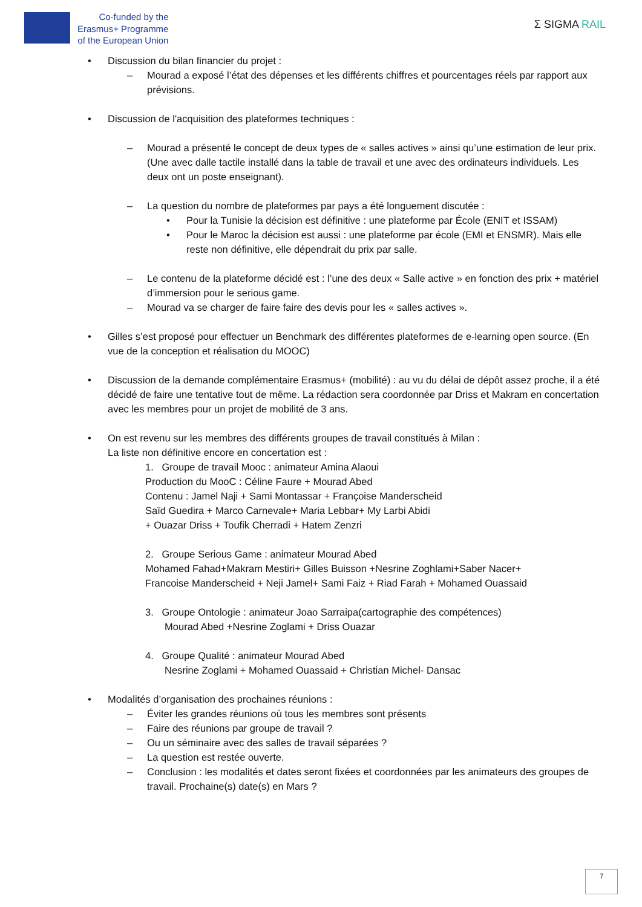Co-funded by the
Erasmus+ Programme
of the European Union
Σ SIGMA RAIL
• Discussion du bilan financier du projet :
– Mourad a exposé l’état des dépenses et les différents chiffres et pourcentages réels par rapport aux prévisions.
• Discussion de l'acquisition des plateformes techniques :
– Mourad a présenté le concept de deux types de « salles actives » ainsi qu’une estimation de leur prix. (Une avec dalle tactile installé dans la table de travail et une avec des ordinateurs individuels. Les deux ont un poste enseignant).
– La question du nombre de plateformes par pays a été longuement discutée :
• Pour la Tunisie la décision est définitive : une plateforme par École (ENIT et ISSAM)
• Pour le Maroc la décision est aussi : une plateforme par école (EMI et ENSMR). Mais elle reste non définitive, elle dépendrait du prix par salle.
– Le contenu de la plateforme décidé est : l’une des deux « Salle active » en fonction des prix + matériel d’immersion pour le serious game.
– Mourad va se charger de faire faire des devis pour les « salles actives ».
• Gilles s’est proposé pour effectuer un Benchmark des différentes plateformes de e-learning open source. (En vue de la conception et réalisation du MOOC)
• Discussion de la demande complémentaire Erasmus+ (mobilité) : au vu du délai de dépôt assez proche, il a été décidé de faire une tentative tout de même. La rédaction sera coordonnée par Driss et Makram en concertation avec les membres pour un projet de mobilité de 3 ans.
• On est revenu sur les membres des différents groupes de travail constitués à Milan :
La liste non définitive encore en concertation est :
1. Groupe de travail Mooc : animateur Amina Alaoui
Production du MooC : Céline Faure + Mourad Abed
Contenu : Jamel Naji + Sami Montassar + Françoise Manderscheid
Saïd Guedira + Marco Carnevale+ Maria Lebbar+ My Larbi Abidi
+ Ouazar Driss + Toufik Cherradi + Hatem Zenzri
2. Groupe Serious Game : animateur Mourad Abed
Mohamed Fahad+Makram Mestiri+ Gilles Buisson +Nesrine Zoghlami+Saber Nacer+
Francoise Manderscheid + Neji Jamel+ Sami Faiz + Riad Farah + Mohamed Ouassaid
3. Groupe Ontologie : animateur Joao Sarraipa(cartographie des compétences)
Mourad Abed +Nesrine Zoglami + Driss Ouazar
4. Groupe Qualité : animateur Mourad Abed
Nesrine Zoglami + Mohamed Ouassaid + Christian Michel- Dansac
• Modalités d’organisation des prochaines réunions :
– Éviter les grandes réunions où tous les membres sont présents
– Faire des réunions par groupe de travail ?
– Ou un séminaire avec des salles de travail séparées ?
– La question est restée ouverte.
– Conclusion : les modalités et dates seront fixées et coordonnées par les animateurs des groupes de travail. Prochaine(s) date(s) en Mars ?
7